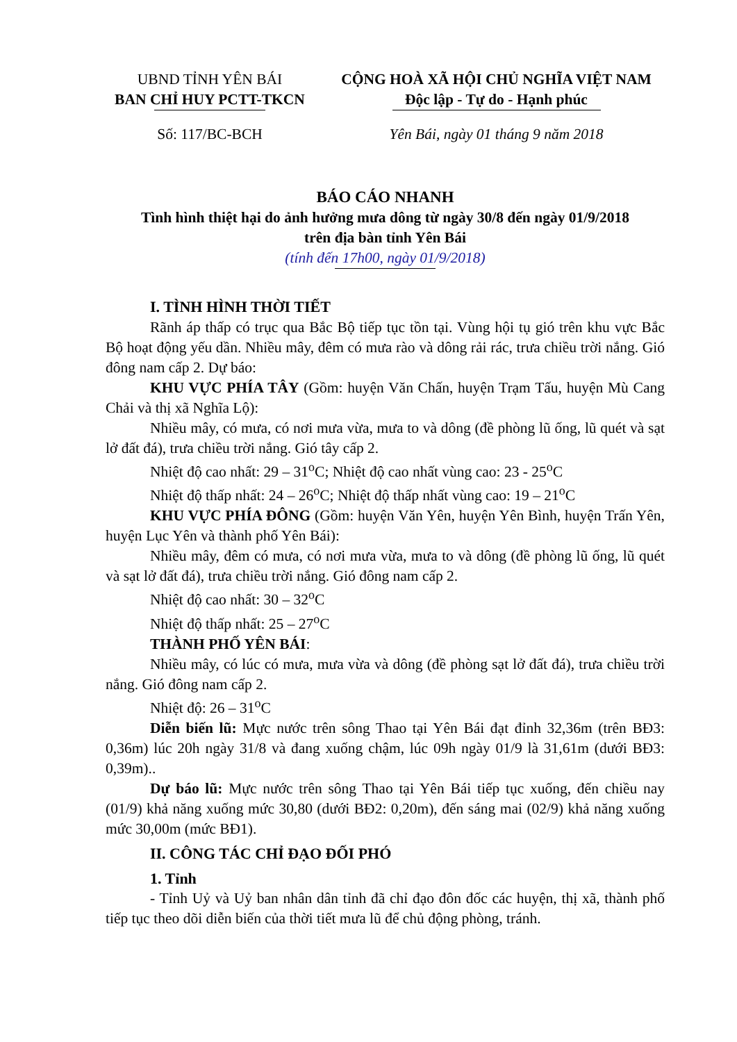UBND TỈNH YÊN BÁI
BAN CHỈ HUY PCTT-TKCN
Số: 117/BC-BCH
CỘNG HOÀ XÃ HỘI CHỦ NGHĨA VIỆT NAM
Độc lập - Tự do - Hạnh phúc
Yên Bái, ngày 01 tháng 9 năm 2018
BÁO CÁO NHANH
Tình hình thiệt hại do ảnh hưởng mưa dông từ ngày 30/8 đến ngày 01/9/2018
trên địa bàn tỉnh Yên Bái
(tính đến 17h00, ngày 01/9/2018)
I. TÌNH HÌNH THỜI TIẾT
Rãnh áp thấp có trục qua Bắc Bộ tiếp tục tồn tại. Vùng hội tụ gió trên khu vực Bắc Bộ hoạt động yếu dần. Nhiều mây, đêm có mưa rào và dông rải rác, trưa chiều trời nắng. Gió đông nam cấp 2. Dự báo:
KHU VỰC PHÍA TÂY (Gồm: huyện Văn Chấn, huyện Trạm Tấu, huyện Mù Cang Chải và thị xã Nghĩa Lộ):
Nhiều mây, có mưa, có nơi mưa vừa, mưa to và dông (đề phòng lũ ống, lũ quét và sạt lở đất đá), trưa chiều trời nắng. Gió tây cấp 2.
Nhiệt độ cao nhất: 29 – 31<sup>o</sup>C; Nhiệt độ cao nhất vùng cao: 23 - 25<sup>o</sup>C
Nhiệt độ thấp nhất: 24 – 26<sup>o</sup>C; Nhiệt độ thấp nhất vùng cao: 19 – 21<sup>o</sup>C
KHU VỰC PHÍA ĐÔNG (Gồm: huyện Văn Yên, huyện Yên Bình, huyện Trấn Yên, huyện Lục Yên và thành phố Yên Bái):
Nhiều mây, đêm có mưa, có nơi mưa vừa, mưa to và dông (đề phòng lũ ống, lũ quét và sạt lở đất đá), trưa chiều trời nắng. Gió đông nam cấp 2.
Nhiệt độ cao nhất: 30 – 32<sup>o</sup>C
Nhiệt độ thấp nhất: 25 – 27<sup>o</sup>C
THÀNH PHỐ YÊN BÁI:
Nhiều mây, có lúc có mưa, mưa vừa và dông (đề phòng sạt lở đất đá), trưa chiều trời nắng. Gió đông nam cấp 2.
Nhiệt độ: 26 – 31<sup>o</sup>C
Diễn biến lũ: Mực nước trên sông Thao tại Yên Bái đạt đỉnh 32,36m (trên BĐ3: 0,36m) lúc 20h ngày 31/8 và đang xuống chậm, lúc 09h ngày 01/9 là 31,61m (dưới BĐ3: 0,39m)..
Dự báo lũ: Mực nước trên sông Thao tại Yên Bái tiếp tục xuống, đến chiều nay (01/9) khả năng xuống mức 30,80 (dưới BĐ2: 0,20m), đến sáng mai (02/9) khả năng xuống mức 30,00m (mức BĐ1).
II. CÔNG TÁC CHỈ ĐẠO ĐỐI PHÓ
1. Tỉnh
- Tỉnh Uỷ và Uỷ ban nhân dân tỉnh đã chỉ đạo đôn đốc các huyện, thị xã, thành phố tiếp tục theo dõi diễn biến của thời tiết mưa lũ để chủ động phòng, tránh.